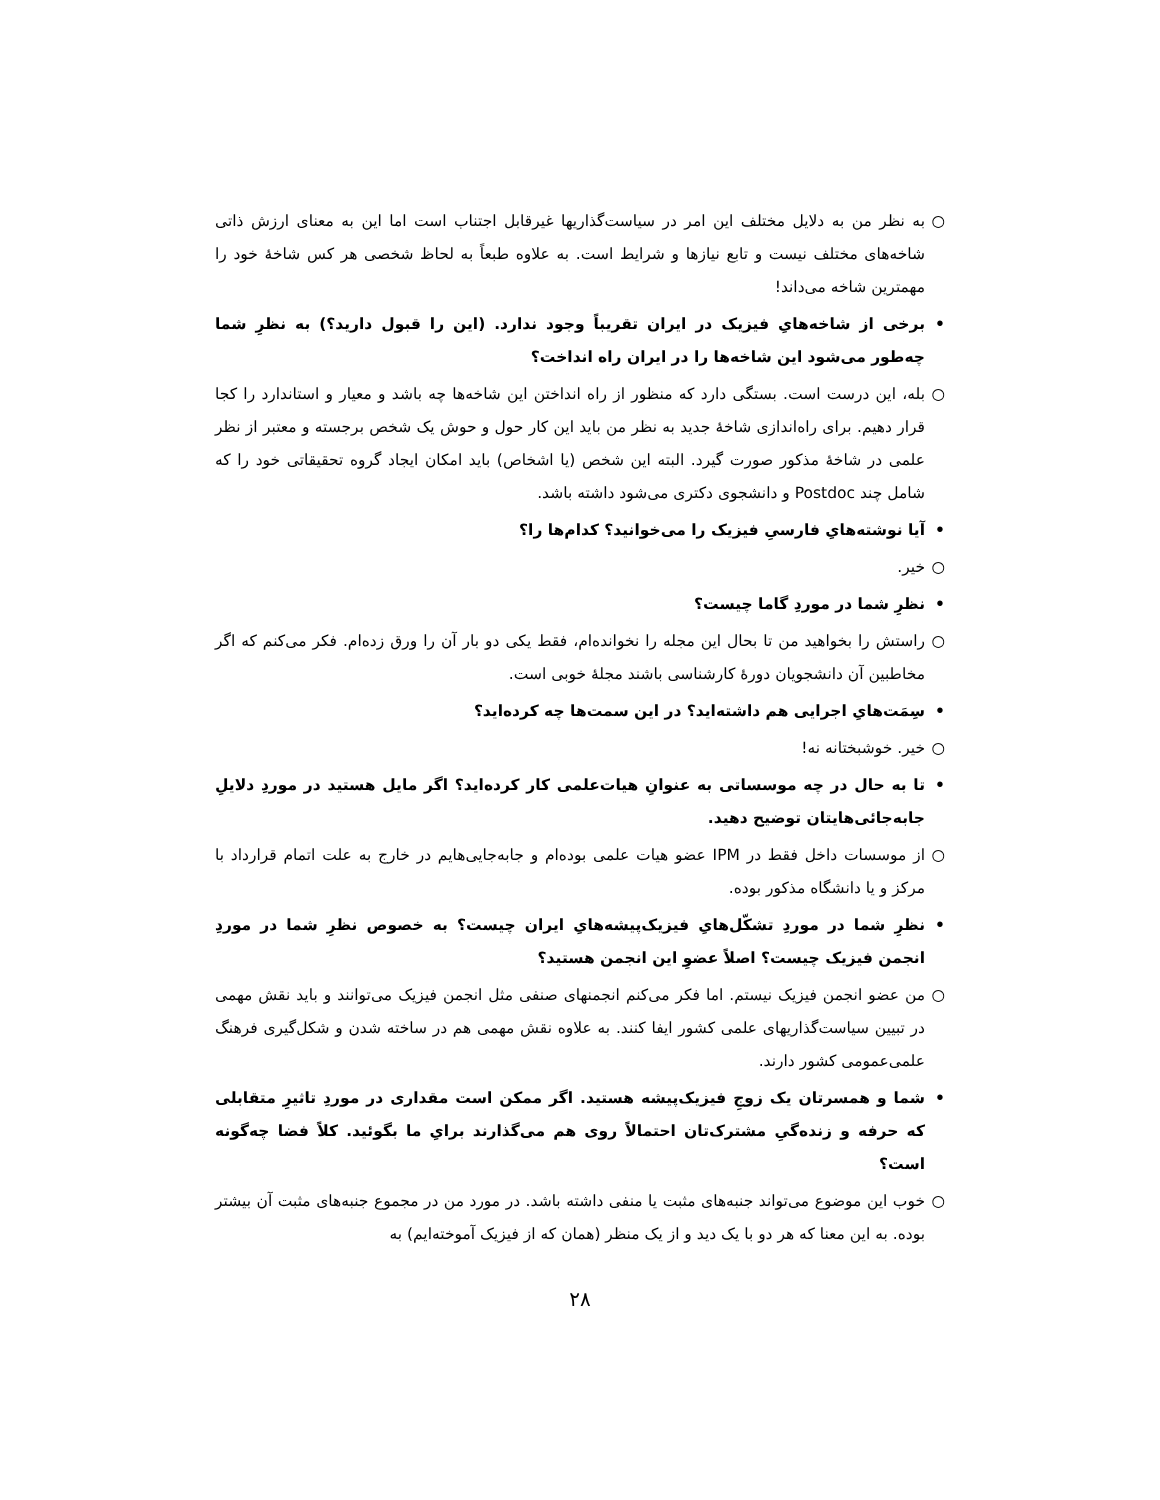○ به نظر من به دلایل مختلف این امر در سیاست‌گذاریها غیرقابل اجتناب است اما این به معنای ارزش ذاتی شاخه‌های مختلف نیست و تابع نیازها و شرایط است. به علاوه طبعاً به لحاظ شخصی هر کس شاخهٔ خود را مهمترین شاخه می‌داند!
• برخی از شاخه‌هایِ فیزیک در ایران تقریباً وجود ندارد. (این را قبول دارید؟) به نظرِ شما چه‌طور می‌شود این شاخه‌ها را در ایران راه انداخت؟
○ بله، این درست است. بستگی دارد که منظور از راه انداختن این شاخه‌ها چه باشد و معیار و استاندارد را کجا قرار دهیم. برای راه‌اندازی شاخهٔ جدید به نظر من باید این کار حول و حوش یک شخص برجسته و معتبر از نظر علمی در شاخهٔ مذکور صورت گیرد. البته این شخص (یا اشخاص) باید امکان ایجاد گروه تحقیقاتی خود را که شامل چند Postdoc و دانشجوی دکتری می‌شود داشته باشد.
• آیا نوشته‌هایِ فارسیِ فیزیک را می‌خوانید؟ کدام‌ها را؟
○ خیر.
• نظرِ شما در موردِ گاما چیست؟
○ راستش را بخواهید من تا بحال این مجله را نخوانده‌ام، فقط یکی دو بار آن را ورق زده‌ام. فکر می‌کنم که اگر مخاطبین آن دانشجویان دورهٔ کارشناسی باشند مجلهٔ خوبی است.
• سِمَت‌هایِ اجرایی هم داشته‌اید؟ در این سمت‌ها چه کرده‌اید؟
○ خیر. خوشبختانه نه!
• تا به حال در چه موسساتی به عنوانِ هیات‌علمی کار کرده‌اید؟ اگر مایل هستید در موردِ دلایلِ جابه‌جائی‌هایتان توضیح دهید.
○ از موسسات داخل فقط در IPM عضو هیات علمی بوده‌ام و جابه‌جایی‌هایم در خارج به علت اتمام قرارداد با مرکز و یا دانشگاه مذکور بوده.
• نظرِ شما در موردِ تشکّل‌هایِ فیزیک‌پیشه‌هایِ ایران چیست؟ به خصوص نظرِ شما در موردِ انجمن فیزیک چیست؟ اصلاً عضوِ این انجمن هستید؟
○ من عضو انجمن فیزیک نیستم. اما فکر می‌کنم انجمنهای صنفی مثل انجمن فیزیک می‌توانند و باید نقش مهمی در تبیین سیاست‌گذاریهای علمی کشور ایفا کنند. به علاوه نقش مهمی هم در ساخته شدن و شکل‌گیری فرهنگ علمی‌عمومی کشور دارند.
• شما و همسرتان یک زوجِ فیزیک‌پیشه هستید. اگر ممکن است مقداری در موردِ تاثیرِ متقابلی که حرفه و زنده‌گیِ مشترک‌تان احتمالاً روی هم می‌گذارند برایِ ما بگوئید. کلاً فضا چه‌گونه است؟
○ خوب این موضوع می‌تواند جنبه‌های مثبت یا منفی داشته باشد. در مورد من در مجموع جنبه‌های مثبت آن بیشتر بوده. به این معنا که هر دو با یک دید و از یک منظر (همان که از فیزیک آموخته‌ایم) به
۲۸